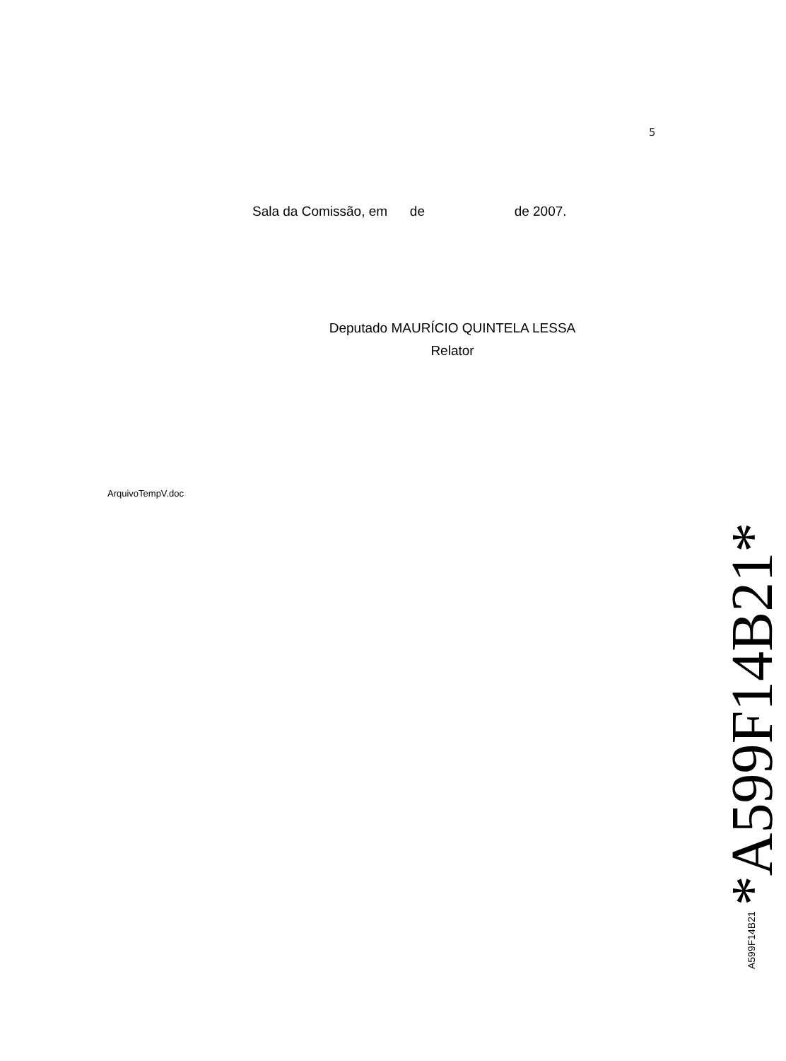5
Sala da Comissão, em de de 2007.
Deputado MAURÍCIO QUINTELA LESSA
Relator
ArquivoTempV.doc
A599F14B21 *A599F14B21*